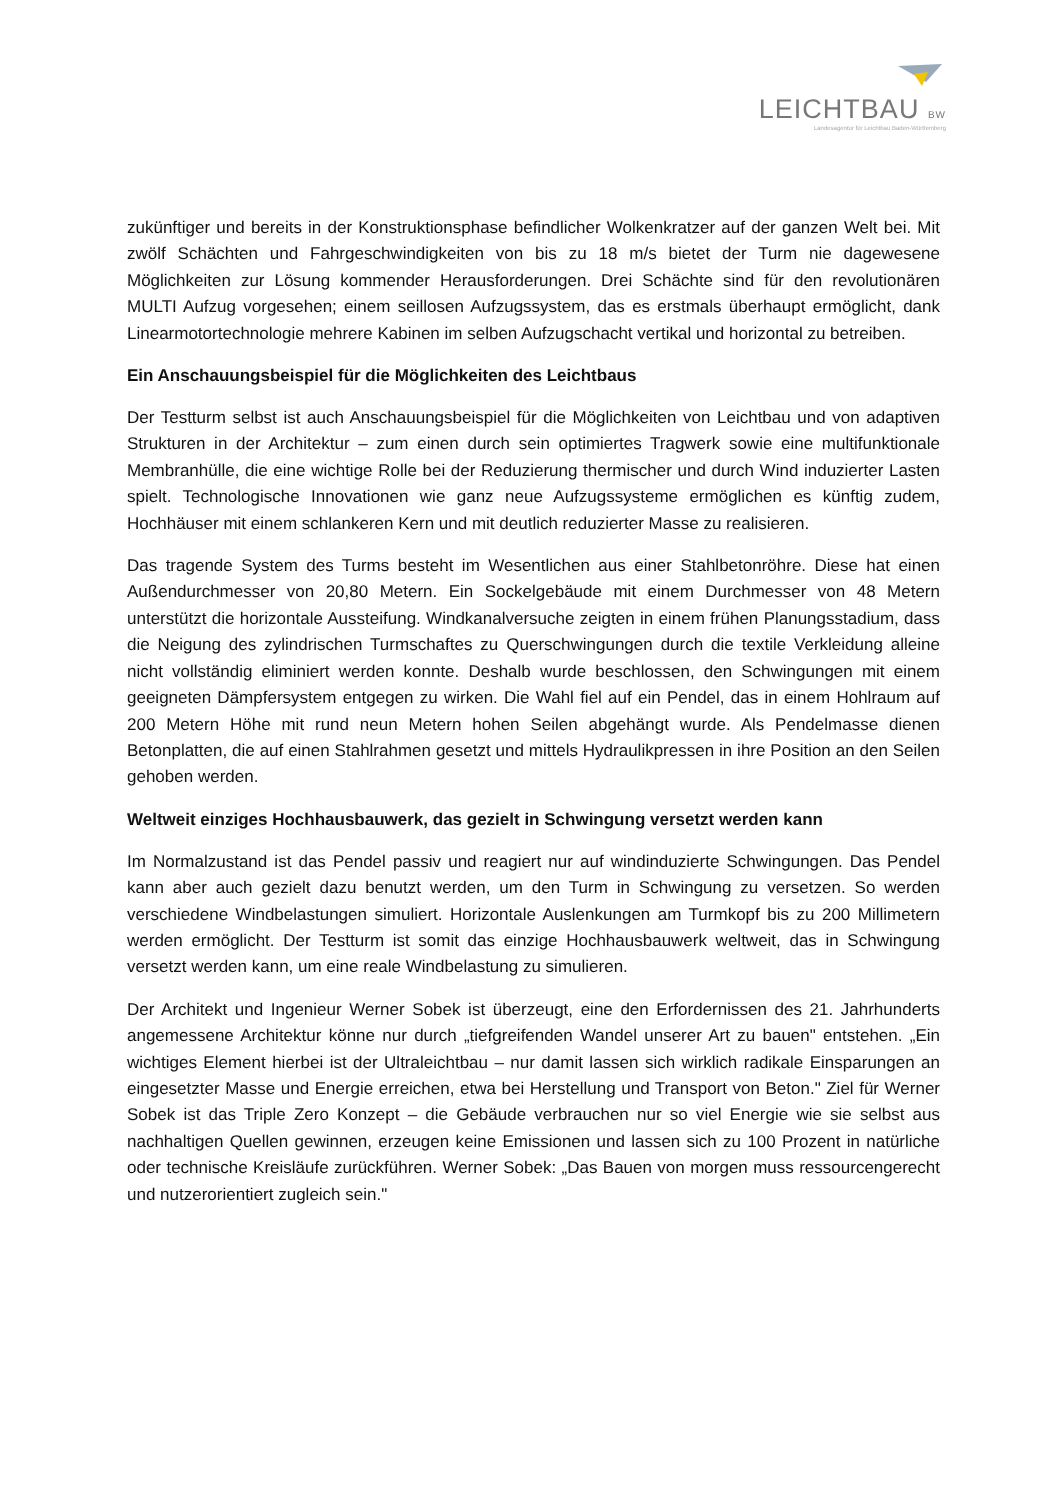LEICHTBAU BW
Landesagentur für Leichtbau Baden-Württemberg
zukünftiger und bereits in der Konstruktionsphase befindlicher Wolkenkratzer auf der ganzen Welt bei. Mit zwölf Schächten und Fahrgeschwindigkeiten von bis zu 18 m/s bietet der Turm nie dagewesene Möglichkeiten zur Lösung kommender Herausforderungen. Drei Schächte sind für den revolutionären MULTI Aufzug vorgesehen; einem seillosen Aufzugssystem, das es erstmals überhaupt ermöglicht, dank Linearmotortechnologie mehrere Kabinen im selben Aufzugschacht vertikal und horizontal zu betreiben.
Ein Anschauungsbeispiel für die Möglichkeiten des Leichtbaus
Der Testturm selbst ist auch Anschauungsbeispiel für die Möglichkeiten von Leichtbau und von adaptiven Strukturen in der Architektur – zum einen durch sein optimiertes Tragwerk sowie eine multifunktionale Membranhülle, die eine wichtige Rolle bei der Reduzierung thermischer und durch Wind induzierter Lasten spielt. Technologische Innovationen wie ganz neue Aufzugssysteme ermöglichen es künftig zudem, Hochhäuser mit einem schlankeren Kern und mit deutlich reduzierter Masse zu realisieren.
Das tragende System des Turms besteht im Wesentlichen aus einer Stahlbetonröhre. Diese hat einen Außendurchmesser von 20,80 Metern. Ein Sockelgebäude mit einem Durchmesser von 48 Metern unterstützt die horizontale Aussteifung. Windkanalversuche zeigten in einem frühen Planungsstadium, dass die Neigung des zylindrischen Turmschaftes zu Querschwingungen durch die textile Verkleidung alleine nicht vollständig eliminiert werden konnte. Deshalb wurde beschlossen, den Schwingungen mit einem geeigneten Dämpfersystem entgegen zu wirken. Die Wahl fiel auf ein Pendel, das in einem Hohlraum auf 200 Metern Höhe mit rund neun Metern hohen Seilen abgehängt wurde. Als Pendelmasse dienen Betonplatten, die auf einen Stahlrahmen gesetzt und mittels Hydraulikpressen in ihre Position an den Seilen gehoben werden.
Weltweit einziges Hochhausbauwerk, das gezielt in Schwingung versetzt werden kann
Im Normalzustand ist das Pendel passiv und reagiert nur auf windinduzierte Schwingungen. Das Pendel kann aber auch gezielt dazu benutzt werden, um den Turm in Schwingung zu versetzen. So werden verschiedene Windbelastungen simuliert. Horizontale Auslenkungen am Turmkopf bis zu 200 Millimetern werden ermöglicht. Der Testturm ist somit das einzige Hochhausbauwerk weltweit, das in Schwingung versetzt werden kann, um eine reale Windbelastung zu simulieren.
Der Architekt und Ingenieur Werner Sobek ist überzeugt, eine den Erfordernissen des 21. Jahrhunderts angemessene Architektur könne nur durch „tiefgreifenden Wandel unserer Art zu bauen" entstehen. „Ein wichtiges Element hierbei ist der Ultraleichtbau – nur damit lassen sich wirklich radikale Einsparungen an eingesetzter Masse und Energie erreichen, etwa bei Herstellung und Transport von Beton." Ziel für Werner Sobek ist das Triple Zero Konzept – die Gebäude verbrauchen nur so viel Energie wie sie selbst aus nachhaltigen Quellen gewinnen, erzeugen keine Emissionen und lassen sich zu 100 Prozent in natürliche oder technische Kreisläufe zurückführen. Werner Sobek: „Das Bauen von morgen muss ressourcengerecht und nutzerorientiert zugleich sein."